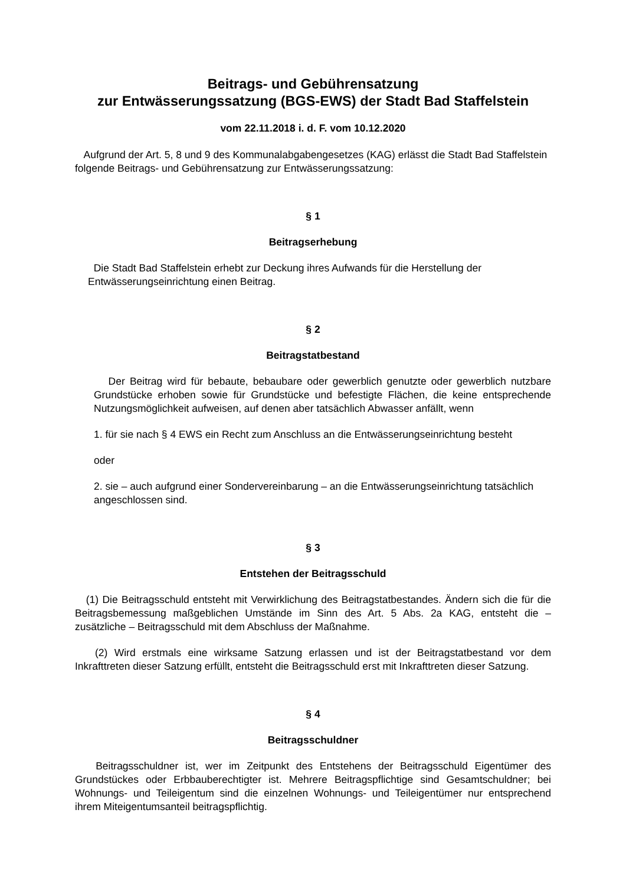Beitrags- und Gebührensatzung
zur Entwässerungssatzung (BGS-EWS) der Stadt Bad Staffelstein
vom 22.11.2018 i. d. F. vom 10.12.2020
Aufgrund der Art. 5, 8 und 9 des Kommunalabgabengesetzes (KAG) erlässt die Stadt Bad Staffelstein folgende Beitrags- und Gebührensatzung zur Entwässerungssatzung:
§ 1
Beitragserhebung
Die Stadt Bad Staffelstein erhebt zur Deckung ihres Aufwands für die Herstellung der Entwässerungseinrichtung einen Beitrag.
§ 2
Beitragstatbestand
Der Beitrag wird für bebaute, bebaubare oder gewerblich genutzte oder gewerblich nutzbare Grundstücke erhoben sowie für Grundstücke und befestigte Flächen, die keine entsprechende Nutzungsmöglichkeit aufweisen, auf denen aber tatsächlich Abwasser anfällt, wenn
1. für sie nach § 4 EWS ein Recht zum Anschluss an die Entwässerungseinrichtung besteht
oder
2. sie – auch aufgrund einer Sondervereinbarung – an die Entwässerungseinrichtung tatsächlich angeschlossen sind.
§ 3
Entstehen der Beitragsschuld
(1) Die Beitragsschuld entsteht mit Verwirklichung des Beitragstatbestandes. Ändern sich die für die Beitragsbemessung maßgeblichen Umstände im Sinn des Art. 5 Abs. 2a KAG, entsteht die – zusätzliche – Beitragsschuld mit dem Abschluss der Maßnahme.
(2) Wird erstmals eine wirksame Satzung erlassen und ist der Beitragstatbestand vor dem Inkrafttreten dieser Satzung erfüllt, entsteht die Beitragsschuld erst mit Inkrafttreten dieser Satzung.
§ 4
Beitragsschuldner
Beitragsschuldner ist, wer im Zeitpunkt des Entstehens der Beitragsschuld Eigentümer des Grundstückes oder Erbbauberechtigter ist. Mehrere Beitragspflichtige sind Gesamtschuldner; bei Wohnungs- und Teileigentum sind die einzelnen Wohnungs- und Teileigentümer nur entsprechend ihrem Miteigentumsanteil beitragspflichtig.